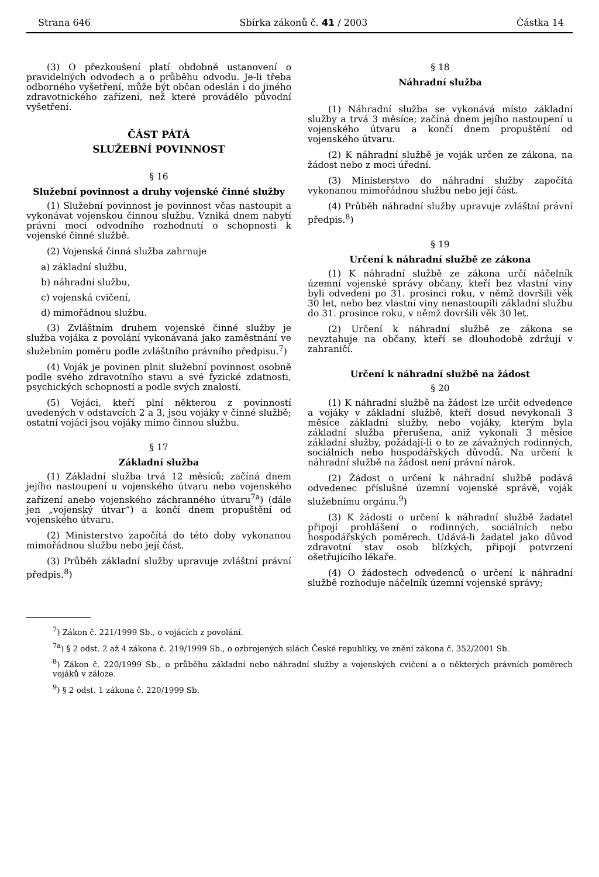Strana 646 Sbírka zákonů č. 41 / 2003 Částka 14
(3) O přezkoušení platí obdobně ustanovení o pravidelných odvodech a o průběhu odvodu. Je-li třeba odborného vyšetření, může být občan odeslán i do jiného zdravotnického zařízení, než které provádělo původní vyšetření.
ČÁST PÁTÁ
SLUŽEBNÍ POVINNOST
§ 16
Služební povinnost a druhy vojenské činné služby
(1) Služební povinnost je povinnost včas nastoupit a vykonávat vojenskou činnou službu. Vzniká dnem nabytí právní moci odvodního rozhodnutí o schopnosti k vojenské činné službě.
(2) Vojenská činná služba zahrnuje
a) základní službu,
b) náhradní službu,
c) vojenská cvičení,
d) mimořádnou službu.
(3) Zvláštním druhem vojenské činné služby je služba vojáka z povolání vykonávaná jako zaměstnání ve služebním poměru podle zvláštního právního předpisu.<sup>7</sup>)
(4) Voják je povinen plnit služební povinnost osobně podle svého zdravotního stavu a své fyzické zdatnosti, psychických schopností a podle svých znalostí.
(5) Vojáci, kteří plní některou z povinností uvedených v odstavcích 2 a 3, jsou vojáky v činné službě; ostatní vojáci jsou vojáky mimo činnou službu.
§ 17
Základní služba
(1) Základní služba trvá 12 měsíců; začíná dnem jejího nastoupení u vojenského útvaru nebo vojenského zařízení anebo vojenského záchranného útvaru<sup>7a</sup>) (dále jen „vojenský útvar“) a končí dnem propuštění od vojenského útvaru.
(2) Ministerstvo započítá do této doby vykonanou mimořádnou službu nebo její část.
(3) Průběh základní služby upravuje zvláštní právní předpis.<sup>8</sup>)
§ 18
Náhradní služba
(1) Náhradní služba se vykonává místo základní služby a trvá 3 měsíce; začíná dnem jejího nastoupení u vojenského útvaru a končí dnem propuštění od vojenského útvaru.
(2) K náhradní službě je voják určen ze zákona, na žádost nebo z moci úřední.
(3) Ministerstvo do náhradní služby započítá vykonanou mimořádnou službu nebo její část.
(4) Průběh náhradní služby upravuje zvláštní právní předpis.<sup>8</sup>)
§ 19
Určení k náhradní službě ze zákona
(1) K náhradní službě ze zákona určí náčelník územní vojenské správy občany, kteří bez vlastní viny byli odvedeni po 31. prosinci roku, v němž dovršili věk 30 let, nebo bez vlastní viny nenastoupili základní službu do 31. prosince roku, v němž dovršili věk 30 let.
(2) Určení k náhradní službě ze zákona se nevztahuje na občany, kteří se dlouhodobě zdržují v zahraničí.
Určení k náhradní službě na žádost
§ 20
(1) K náhradní službě na žádost lze určit odvedence a vojáky v základní službě, kteří dosud nevykonali 3 měsíce základní služby, nebo vojáky, kterým byla základní služba přerušena, aniž vykonali 3 měsíce základní služby, požádají-li o to ze závažných rodinných, sociálních nebo hospodářských důvodů. Na určení k náhradní službě na žádost není právní nárok.
(2) Žádost o určení k náhradní službě podává odvedenec příslušné územní vojenské správě, voják služebnímu orgánu.<sup>9</sup>)
(3) K žádosti o určení k náhradní službě žadatel připojí prohlášení o rodinných, sociálních nebo hospodářských poměrech. Udává-li žadatel jako důvod zdravotní stav osob blízkých, připojí potvrzení ošetřujícího lékaře.
(4) O žádostech odvedenců o určení k náhradní službě rozhoduje náčelník územní vojenské správy;
<sup>7</sup>) Zákon č. 221/1999 Sb., o vojácích z povolání.
<sup>7a</sup>) § 2 odst. 2 až 4 zákona č. 219/1999 Sb., o ozbrojených silách České republiky, ve znění zákona č. 352/2001 Sb.
<sup>8</sup>) Zákon č. 220/1999 Sb., o průběhu základní nebo náhradní služby a vojenských cvičení a o některých právních poměrech vojáků v záloze.
<sup>9</sup>) § 2 odst. 1 zákona č. 220/1999 Sb.